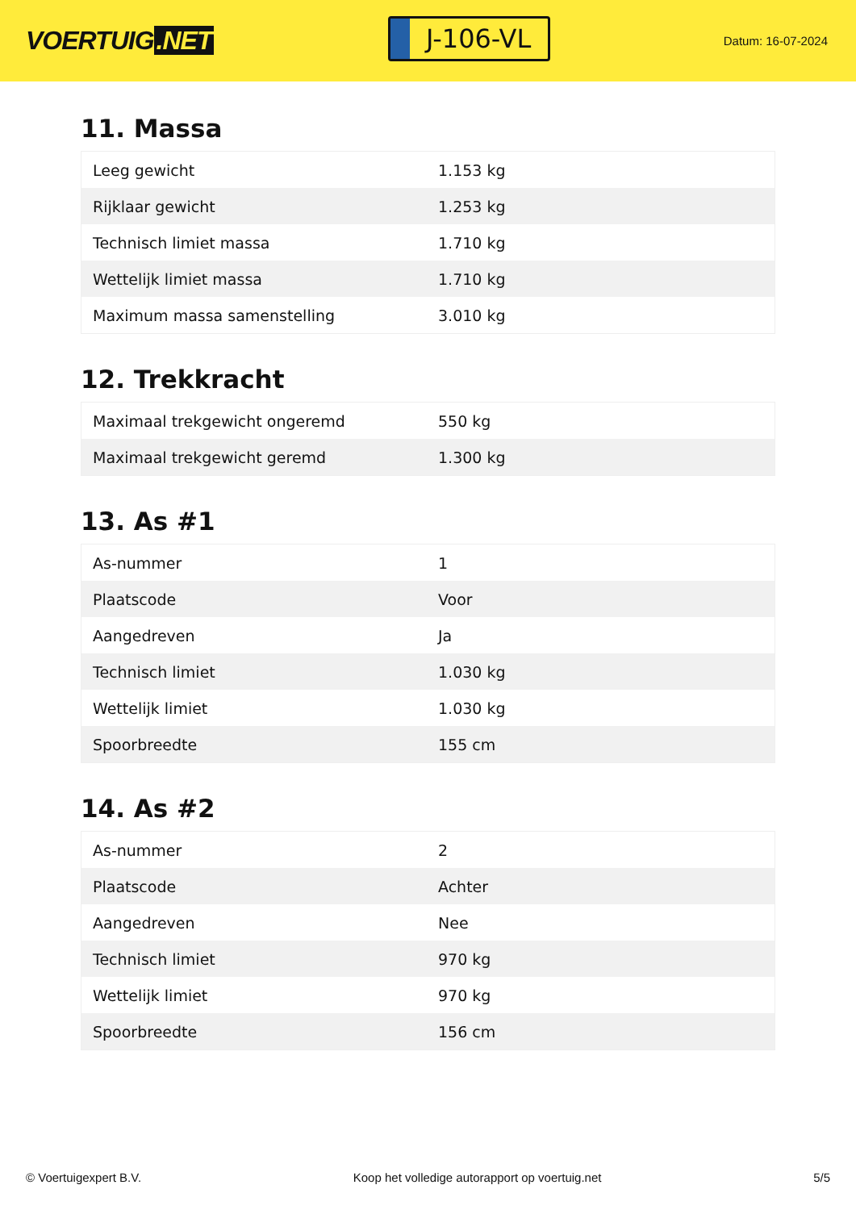VOERTUIG.NET
J-106-VL
Datum: 16-07-2024
11. Massa
| Leeg gewicht | 1.153 kg |
| Rijklaar gewicht | 1.253 kg |
| Technisch limiet massa | 1.710 kg |
| Wettelijk limiet massa | 1.710 kg |
| Maximum massa samenstelling | 3.010 kg |
12. Trekkracht
| Maximaal trekgewicht ongeremd | 550 kg |
| Maximaal trekgewicht geremd | 1.300 kg |
13. As #1
| As-nummer | 1 |
| Plaatscode | Voor |
| Aangedreven | Ja |
| Technisch limiet | 1.030 kg |
| Wettelijk limiet | 1.030 kg |
| Spoorbreedte | 155 cm |
14. As #2
| As-nummer | 2 |
| Plaatscode | Achter |
| Aangedreven | Nee |
| Technisch limiet | 970 kg |
| Wettelijk limiet | 970 kg |
| Spoorbreedte | 156 cm |
© Voertuigexpert B.V. Koop het volledige autorapport op voertuig.net 5/5